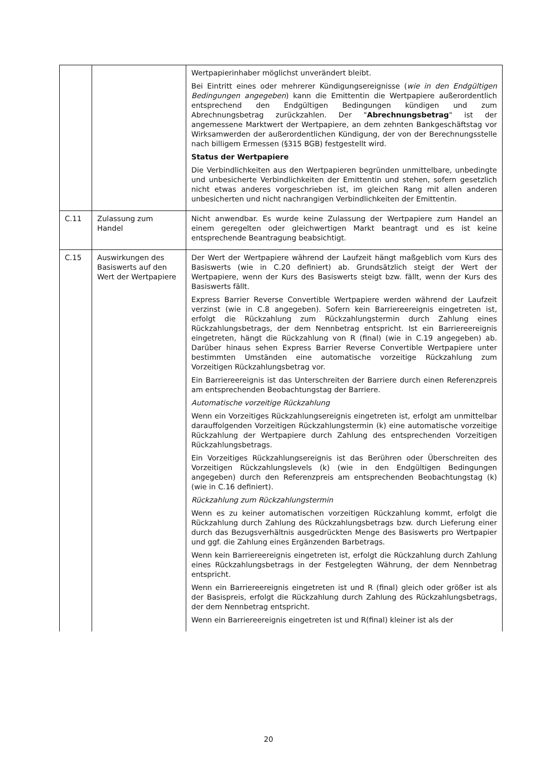| | | Wertpapierinhaber möglichst unverändert bleibt. Bei Eintritt eines oder mehrerer Kündigungsereignisse ( wie in den Endgültigen Bedingungen angegeben ) kann die Emittentin die Wertpapiere außerordentlich entsprechend den Endgültigen Bedingungen kündigen und zum Abrechnungsbetrag zurückzahlen. Der " Abrechnungsbetrag " ist der angemessene Marktwert der Wertpapiere, an dem zehnten Bankgeschäftstag vor Wirksamwerden der außerordentlichen Kündigung, der von der Berechnungsstelle nach billigem Ermessen (§315 BGB) festgestellt wird. Status der Wertpapiere Die Verbindlichkeiten aus den Wertpapieren begründen unmittelbare, unbedingte und unbesicherte Verbindlichkeiten der Emittentin und stehen, sofern gesetzlich nicht etwas anderes vorgeschrieben ist, im gleichen Rang mit allen anderen unbesicherten und nicht nachrangigen Verbindlichkeiten der Emittentin. |
| C.11 | Zulassung zum Handel | Nicht anwendbar. Es wurde keine Zulassung der Wertpapiere zum Handel an einem geregelten oder gleichwertigen Markt beantragt und es ist keine entsprechende Beantragung beabsichtigt. |
| C.15 | Auswirkungen des Basiswerts auf den Wert der Wertpapiere | Der Wert der Wertpapiere während der Laufzeit hängt maßgeblich vom Kurs des Basiswerts (wie in C.20 definiert) ab. Grundsätzlich steigt der Wert der Wertpapiere, wenn der Kurs des Basiswerts steigt bzw. fällt, wenn der Kurs des Basiswerts fällt. Express Barrier Reverse Convertible Wertpapiere werden während der Laufzeit verzinst (wie in C.8 angegeben). Sofern kein Barriereereignis eingetreten ist, erfolgt die Rückzahlung zum Rückzahlungstermin durch Zahlung eines Rückzahlungsbetrags, der dem Nennbetrag entspricht. Ist ein Barriereereignis eingetreten, hängt die Rückzahlung von R (final) (wie in C.19 angegeben) ab. Darüber hinaus sehen Express Barrier Reverse Convertible Wertpapiere unter bestimmten Umständen eine automatische vorzeitige Rückzahlung zum Vorzeitigen Rückzahlungsbetrag vor. Ein Barriereereignis ist das Unterschreiten der Barriere durch einen Referenzpreis am entsprechenden Beobachtungstag der Barriere. Automatische vorzeitige Rückzahlung Wenn ein Vorzeitiges Rückzahlungsereignis eingetreten ist, erfolgt am unmittelbar darauffolgenden Vorzeitigen Rückzahlungstermin (k) eine automatische vorzeitige Rückzahlung der Wertpapiere durch Zahlung des entsprechenden Vorzeitigen Rückzahlungsbetrags. Ein Vorzeitiges Rückzahlungsereignis ist das Berühren oder Überschreiten des Vorzeitigen Rückzahlungslevels (k) (wie in den Endgültigen Bedingungen angegeben) durch den Referenzpreis am entsprechenden Beobachtungstag (k) (wie in C.16 definiert). Rückzahlung zum Rückzahlungstermin Wenn es zu keiner automatischen vorzeitigen Rückzahlung kommt, erfolgt die Rückzahlung durch Zahlung des Rückzahlungsbetrags bzw. durch Lieferung einer durch das Bezugsverhältnis ausgedrückten Menge des Basiswerts pro Wertpapier und ggf. die Zahlung eines Ergänzenden Barbetrags. Wenn kein Barriereereignis eingetreten ist, erfolgt die Rückzahlung durch Zahlung eines Rückzahlungsbetrags in der Festgelegten Währung, der dem Nennbetrag entspricht. Wenn ein Barriereereignis eingetreten ist und R (final) gleich oder größer ist als der Basispreis, erfolgt die Rückzahlung durch Zahlung des Rückzahlungsbetrags, der dem Nennbetrag entspricht. Wenn ein Barriereereignis eingetreten ist und R(final) kleiner ist als der |
20